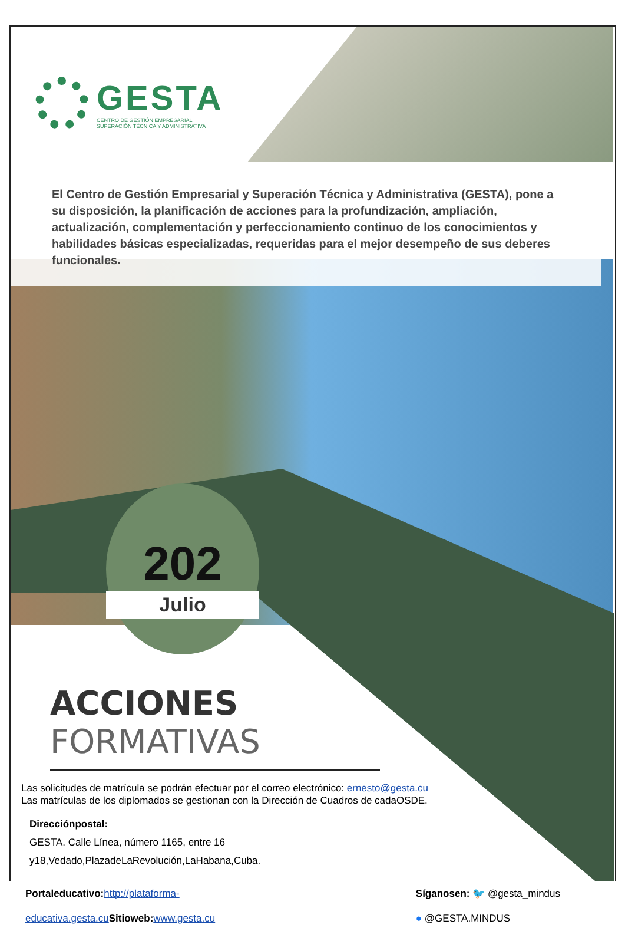GESTA
CENTRO DE GESTIÓN EMPRESARIAL
SUPERACIÓN TÉCNICA Y ADMINISTRATIVA
El Centro de Gestión Empresarial y Superación Técnica y Administrativa (GESTA), pone a su disposición, la planificación de acciones para la profundización, ampliación, actualización, complementación y perfeccionamiento continuo de los conocimientos y habilidades básicas especializadas, requeridas para el mejor desempeño de sus deberes funcionales.
202
Julio
ACCIONES FORMATIVAS
Las solicitudes de matrícula se podrán efectuar por el correo electrónico: ernesto@gesta.cu
Las matrículas de los diplomados se gestionan con la Dirección de Cuadros de cadaOSDE.
Direcciónpostal:
GESTA. Calle Línea, número 1165, entre 16
y18,Vedado,PlazadeLaRevolución,LaHabana,Cuba.
Portaleducativo: http://plataforma-
educativa.gesta.cu Sitioweb: www.gesta.cu
Síganosen: 🐦 @gesta_mindus
● @GESTA.MINDUS